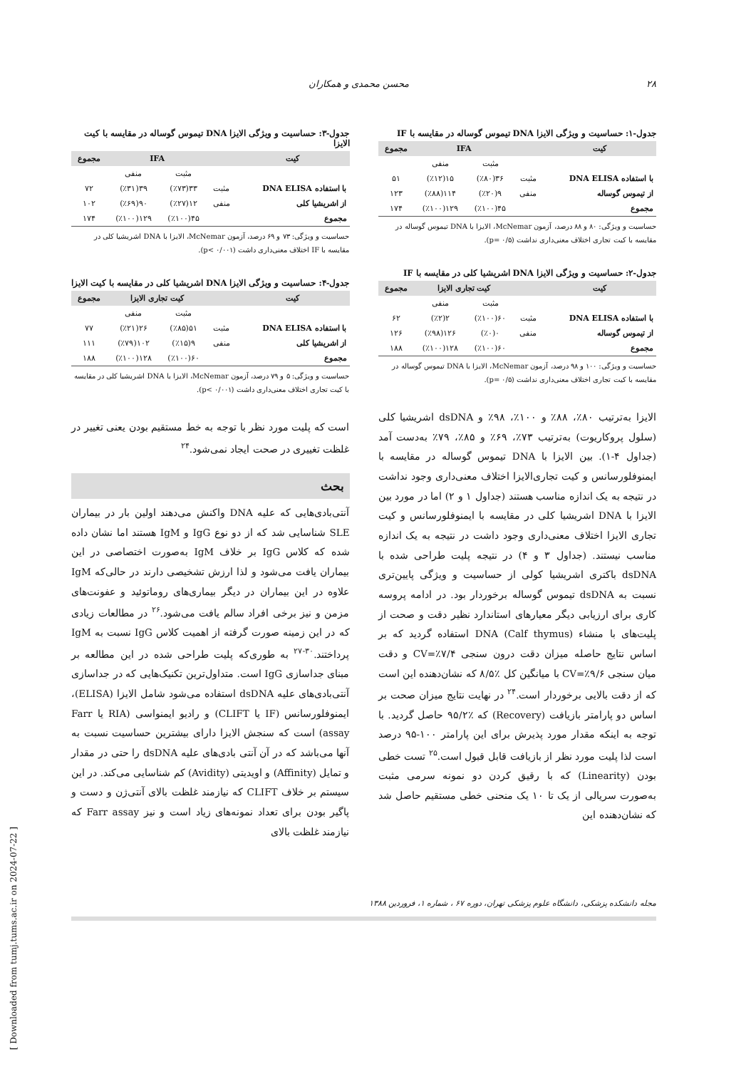۲۸ محسن محمدی و همکاران
جدول-۱: حساسیت و ویژگی الایزا DNA تیموس گوساله در مقایسه با IF
| کیت | | IFA | | مجموع |
| --- | --- | --- | --- | --- |
| | | مثبت | منفی | |
| با استفاده DNA ELISA | مثبت | ۳۶(٪۸۰) | ۱۵(٪۱۲) | ۵۱ |
| از تیموس گوساله | منفی | ۹(٪۲۰) | ۱۱۴(٪۸۸) | ۱۲۳ |
| مجموع | | ۴۵(٪۱۰۰) | ۱۲۹(٪۱۰۰) | ۱۷۴ |
حساسیت و ویژگی: ۸۰ و ۸۸ درصد، آزمون McNemar، الایزا با DNA تیموس گوساله در مقایسه با کیت تجاری اختلاف معنی‌داری نداشت (p= ۰/۵).
جدول-۲: حساسیت و ویژگی الایزا DNA اشریشیا کلی در مقایسه با IF
| کیت | | کیت تجاری الایزا | | مجموع |
| --- | --- | --- | --- | --- |
| | | مثبت | منفی | |
| با استفاده DNA ELISA | مثبت | ۶۰(٪۱۰۰) | ۲(٪۲) | ۶۲ |
| از تیموس گوساله | منفی | ۰(٪۰) | ۱۲۶(٪۹۸) | ۱۲۶ |
| مجموع | | ۶۰(٪۱۰۰) | ۱۲۸(٪۱۰۰) | ۱۸۸ |
حساسیت و ویژگی: ۱۰۰ و ۹۸ درصد، آزمون McNemar، الایزا با DNA تیموس گوساله در مقایسه با کیت تجاری اختلاف معنی‌داری نداشت (p= ۰/۵).
الایزا به‌ترتیب ۸۰٪، ۸۸٪ و ۱۰۰٪، ۹۸٪ و dsDNA اشریشیا کلی (سلول پروکاریوت) به‌ترتیب ۷۳٪، ۶۹٪ و ۸۵٪، ۷۹٪ به‌دست آمد (جداول ۴-۱). بین الایزا با DNA تیموس گوساله در مقایسه با ایمنوفلورسانس و کیت تجاری‌الایزا اختلاف معنی‌داری وجود نداشت در نتیجه به یک اندازه مناسب هستند (جداول ۱ و ۲) اما در مورد بین الایزا با DNA اشریشیا کلی در مقایسه با ایمنوفلورسانس و کیت تجاری الایزا اختلاف معنی‌داری وجود داشت در نتیجه به یک اندازه مناسب نیستند. (جداول ۳ و ۴) در نتیجه پلیت طراحی شده با dsDNA باکتری اشریشیا کولی از حساسیت و ویژگی پایین‌تری نسبت به dsDNA تیموس گوساله برخوردار بود. در ادامه پروسه کاری برای ارزیابی دیگر معیارهای استاندارد نظیر دقت و صحت از پلیت‌های با منشاء DNA (Calf thymus) استفاده گردید که بر اساس نتایج حاصله میزان دقت درون سنجی CV=٪۷/۴ و دقت میان سنجی CV=٪۹/۶ با میانگین کل ٪۸/۵ که نشان‌دهنده این است که از دقت بالایی برخوردار است.<sup>۲۴</sup> در نهایت نتایج میزان صحت بر اساس دو پارامتر بازیافت (Recovery) که ٪۹۵/۲ حاصل گردید. با توجه به اینکه مقدار مورد پذیرش برای این پارامتر ۱۰۰-۹۵ درصد است لذا پلیت مورد نظر از بازیافت قابل قبول است.<sup>۲۵</sup> تست خطی بودن (Linearity) که با رقیق کردن دو نمونه سرمی مثبت به‌صورت سریالی از یک تا ۱۰ یک منحنی خطی مستقیم حاصل شد که نشان‌دهنده این
جدول-۳: حساسیت و ویژگی الایزا DNA تیموس گوساله در مقایسه با کیت الایزا
| کیت | | IFA | | مجموع |
| --- | --- | --- | --- | --- |
| | | مثبت | منفی | |
| با استفاده DNA ELISA | مثبت | ۳۳(٪۷۳) | ۳۹(٪۳۱) | ۷۲ |
| از اشریشیا کلی | منفی | ۱۲(٪۲۷) | ۹۰(٪۶۹) | ۱۰۲ |
| مجموع | | ۴۵(٪۱۰۰) | ۱۲۹(٪۱۰۰) | ۱۷۴ |
حساسیت و ویژگی: ۷۳ و ۶۹ درصد، آزمون McNemar، الایزا با DNA اشریشیا کلی در مقایسه با IF اختلاف معنی‌داری داشت (p< ۰/۰۰۱).
جدول-۴: حساسیت و ویژگی الایزا DNA اشریشیا کلی در مقایسه با کیت الایزا
| کیت | | کیت تجاری الایزا | | مجموع |
| --- | --- | --- | --- | --- |
| | | مثبت | منفی | |
| با استفاده DNA ELISA | مثبت | ۵۱(٪۸۵) | ۲۶(٪۲۱) | ۷۷ |
| از اشریشیا کلی | منفی | ۹(٪۱۵) | ۱۰۲(٪۷۹) | ۱۱۱ |
| مجموع | | ۶۰(٪۱۰۰) | ۱۲۸(٪۱۰۰) | ۱۸۸ |
حساسیت و ویژگی: ۵ و ۷۹ درصد، آزمون McNemar، الایزا با DNA اشریشیا کلی در مقایسه با کیت تجاری اختلاف معنی‌داری داشت (p< ۰/۰۰۱).
است که پلیت مورد نظر با توجه به خط مستقیم بودن یعنی تغییر در غلظت تغییری در صحت ایجاد نمی‌شود.<sup>۲۴</sup>
بحث
آنتی‌بادی‌هایی که علیه DNA واکنش می‌دهند اولین بار در بیماران SLE شناسایی شد که از دو نوع IgG و IgM هستند اما نشان داده شده که کلاس IgG بر خلاف IgM به‌صورت اختصاصی در این بیماران یافت می‌شود و لذا ارزش تشخیصی دارند در حالی‌که IgM علاوه در این بیماران در دیگر بیماری‌های روماتوئید و عفونت‌های مزمن و نیز برخی افراد سالم یافت می‌شود.<sup>۲۶</sup> در مطالعات زیادی که در این زمینه صورت گرفته از اهمیت کلاس IgG نسبت به IgM پرداختند.<sup>۳۰-۲۷</sup> به طوری‌که پلیت طراحی شده در این مطالعه بر مبنای جداسازی IgG است. متداول‌ترین تکنیک‌هایی که در جداسازی آنتی‌بادی‌های علیه dsDNA استفاده می‌شود شامل الایزا (ELISA)، ایمنوفلورسانس (IF یا CLIFT) و رادیو ایمنواسی (RIA یا Farr assay) است که سنجش الایزا دارای بیشترین حساسیت نسبت به آنها می‌باشد که در آن آنتی بادی‌های علیه dsDNA را حتی در مقدار و تمایل (Affinity) و اویدیتی (Avidity) کم شناسایی می‌کند. در این سیستم بر خلاف CLIFT که نیازمند غلظت بالای آنتی‌ژن و دست و پاگیر بودن برای تعداد نمونه‌های زیاد است و نیز Farr assay که نیازمند غلظت بالای
مجله دانشکده پزشکی، دانشگاه علوم پزشکی تهران، دوره ۶۷ ، شماره ۱، فروردین ۱۳۸۸
[ Downloaded from tumj.tums.ac.ir on 2024-07-22 ]